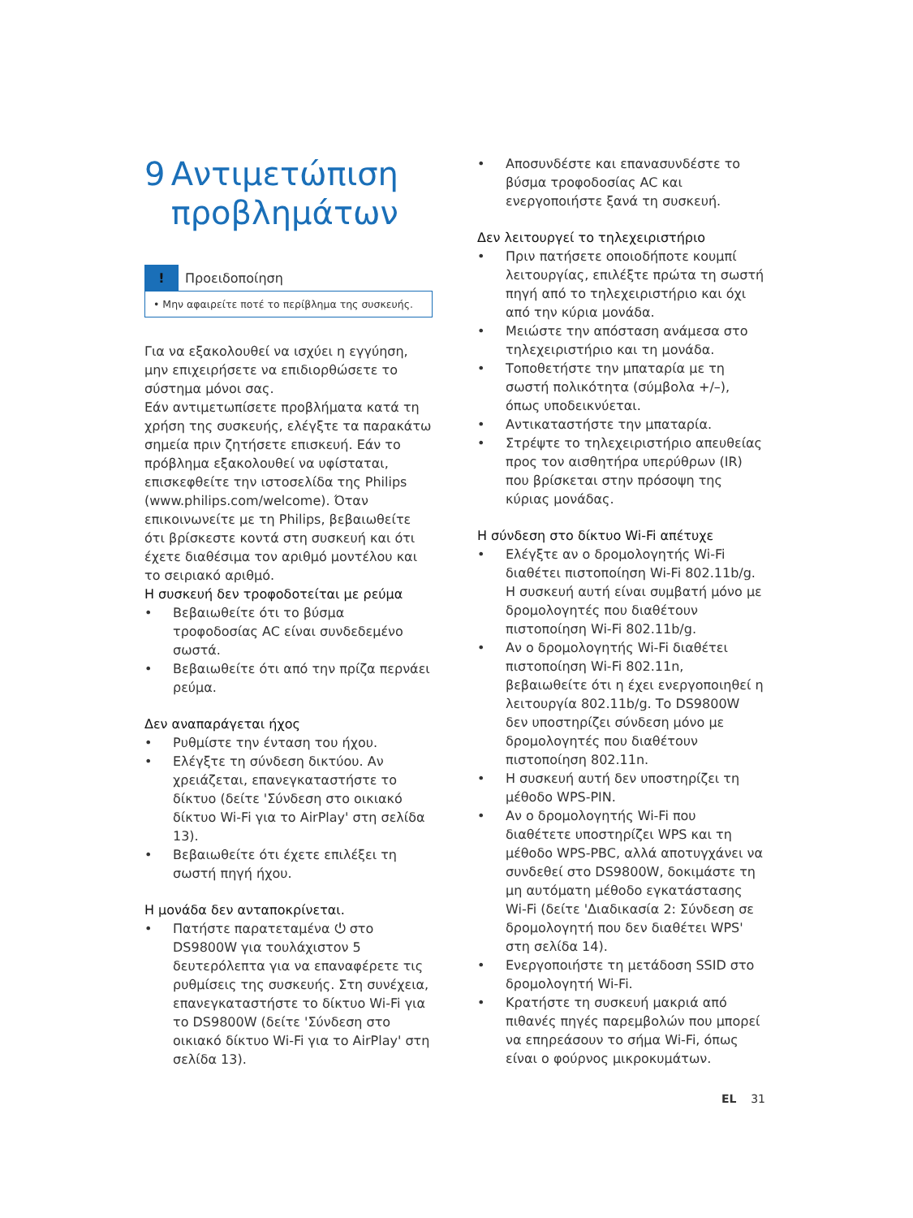9 Αντιμετώπιση προβλημάτων
!
Προειδοποίηση
• Μην αφαιρείτε ποτέ το περίβλημα της συσκευής.
Για να εξακολουθεί να ισχύει η εγγύηση, μην επιχειρήσετε να επιδιορθώσετε το σύστημα μόνοι σας.
Εάν αντιμετωπίσετε προβλήματα κατά τη χρήση της συσκευής, ελέγξτε τα παρακάτω σημεία πριν ζητήσετε επισκευή. Εάν το πρόβλημα εξακολουθεί να υφίσταται, επισκεφθείτε την ιστοσελίδα της Philips (www.philips.com/welcome). Όταν επικοινωνείτε με τη Philips, βεβαιωθείτε ότι βρίσκεστε κοντά στη συσκευή και ότι έχετε διαθέσιμα τον αριθμό μοντέλου και το σειριακό αριθμό.
Η συσκευή δεν τροφοδοτείται με ρεύμα
• Βεβαιωθείτε ότι το βύσμα τροφοδοσίας AC είναι συνδεδεμένο σωστά.
• Βεβαιωθείτε ότι από την πρίζα περνάει ρεύμα.
Δεν αναπαράγεται ήχος
• Ρυθμίστε την ένταση του ήχου.
• Ελέγξτε τη σύνδεση δικτύου. Αν χρειάζεται, επανεγκαταστήστε το δίκτυο (δείτε 'Σύνδεση στο οικιακό δίκτυο Wi-Fi για το AirPlay' στη σελίδα 13).
• Βεβαιωθείτε ότι έχετε επιλέξει τη σωστή πηγή ήχου.
Η μονάδα δεν ανταποκρίνεται.
• Πατήστε παρατεταμένα ⏻ στο DS9800W για τουλάχιστον 5 δευτερόλεπτα για να επαναφέρετε τις ρυθμίσεις της συσκευής. Στη συνέχεια, επανεγκαταστήστε το δίκτυο Wi-Fi για το DS9800W (δείτε 'Σύνδεση στο οικιακό δίκτυο Wi-Fi για το AirPlay' στη σελίδα 13).
• Αποσυνδέστε και επανασυνδέστε το βύσμα τροφοδοσίας AC και ενεργοποιήστε ξανά τη συσκευή.
Δεν λειτουργεί το τηλεχειριστήριο
• Πριν πατήσετε οποιοδήποτε κουμπί λειτουργίας, επιλέξτε πρώτα τη σωστή πηγή από το τηλεχειριστήριο και όχι από την κύρια μονάδα.
• Μειώστε την απόσταση ανάμεσα στο τηλεχειριστήριο και τη μονάδα.
• Τοποθετήστε την μπαταρία με τη σωστή πολικότητα (σύμβολα +/–), όπως υποδεικνύεται.
• Αντικαταστήστε την μπαταρία.
• Στρέψτε το τηλεχειριστήριο απευθείας προς τον αισθητήρα υπερύθρων (IR) που βρίσκεται στην πρόσοψη της κύριας μονάδας.
Η σύνδεση στο δίκτυο Wi-Fi απέτυχε
• Ελέγξτε αν ο δρομολογητής Wi-Fi διαθέτει πιστοποίηση Wi-Fi 802.11b/g. Η συσκευή αυτή είναι συμβατή μόνο με δρομολογητές που διαθέτουν πιστοποίηση Wi-Fi 802.11b/g.
• Αν ο δρομολογητής Wi-Fi διαθέτει πιστοποίηση Wi-Fi 802.11n, βεβαιωθείτε ότι η έχει ενεργοποιηθεί η λειτουργία 802.11b/g. Το DS9800W δεν υποστηρίζει σύνδεση μόνο με δρομολογητές που διαθέτουν πιστοποίηση 802.11n.
• Η συσκευή αυτή δεν υποστηρίζει τη μέθοδο WPS-PIN.
• Αν ο δρομολογητής Wi-Fi που διαθέτετε υποστηρίζει WPS και τη μέθοδο WPS-PBC, αλλά αποτυγχάνει να συνδεθεί στο DS9800W, δοκιμάστε τη μη αυτόματη μέθοδο εγκατάστασης Wi-Fi (δείτε 'Διαδικασία 2: Σύνδεση σε δρομολογητή που δεν διαθέτει WPS' στη σελίδα 14).
• Ενεργοποιήστε τη μετάδοση SSID στο δρομολογητή Wi-Fi.
• Κρατήστε τη συσκευή μακριά από πιθανές πηγές παρεμβολών που μπορεί να επηρεάσουν το σήμα Wi-Fi, όπως είναι ο φούρνος μικροκυμάτων.
EL 31